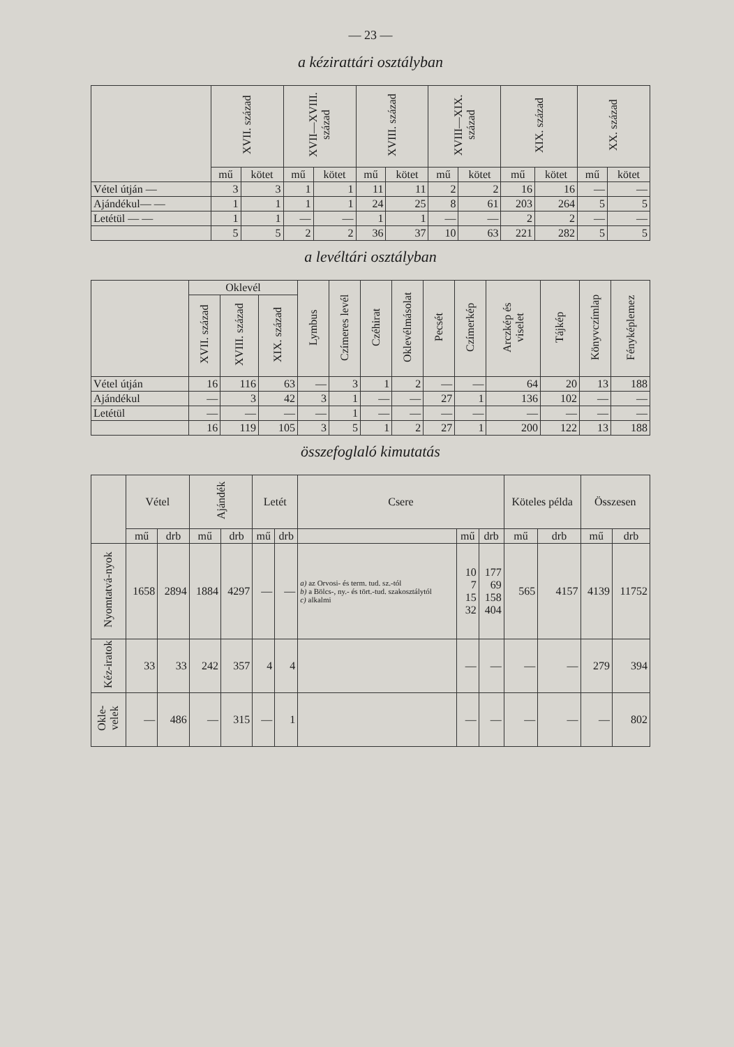— 23 —
a kézirattári osztályban
| | XVII. század | | XVII—XVIII. század | | XVIII. század | | XVIII—XIX. század | | XIX. század | | XX. század | |
| --- | --- | --- | --- | --- | --- | --- | --- | --- | --- | --- | --- | --- |
| | mű | kötet | mű | kötet | mű | kötet | mű | kötet | mű | kötet | mű | kötet |
| Vétel útján — | 3 | 3 | 1 | 1 | 11 | 11 | 2 | 2 | 16 | 16 | — | — |
| Ajándékul— — | 1 | 1 | 1 | 1 | 24 | 25 | 8 | 61 | 203 | 264 | 5 | 5 |
| Letétül — — | 1 | 1 | — | — | 1 | 1 | — | — | 2 | 2 | — | — |
| | 5 | 5 | 2 | 2 | 36 | 37 | 10 | 63 | 221 | 282 | 5 | 5 |
a levéltári osztályban
| | Oklevél | | | Lymbus | Czímeres levél | Czéhirat | Oklevélmásolat | Pecsét | Czímerkép | Arczkép és viselet | Tájkép | Könyvczímlap | Fényképlemez |
| --- | --- | --- | --- | --- | --- | --- | --- | --- | --- | --- | --- | --- | --- |
| | XVII. század | XVIII. század | XIX. század | | | | | | | | | | |
| Vétel útján | 16 | 116 | 63 | — | 3 | 1 | 2 | — | — | 64 | 20 | 13 | 188 |
| Ajándékul | — | 3 | 42 | 3 | 1 | — | — | 27 | 1 | 136 | 102 | — | — |
| Letétül | — | — | — | — | 1 | — | — | — | — | — | — | — | — |
| | 16 | 119 | 105 | 3 | 5 | 1 | 2 | 27 | 1 | 200 | 122 | 13 | 188 |
összefoglaló kimutatás
| | Vétel | | Ajándék | | Letét | | Csere | | | Köteles példa | | Összesen | |
| --- | --- | --- | --- | --- | --- | --- | --- | --- | --- | --- | --- | --- | --- |
| | mű | drb | mű | drb | mű | drb | | mű | drb | mű | drb | mű | drb |
| Nyomtatvá-nyok | 1658 | 2894 | 1884 | 4297 | — | — | a) az Orvosi- és term. tud. sz.-tól b) a Bölcs-, ny.- és tört.-tud. szakosztálytól c) alkalmi | 10 7 15 32 | 177 69 158 404 | 565 | 4157 | 4139 | 11752 |
| Kéz-iratok | 33 | 33 | 242 | 357 | 4 | 4 | | — | — | — | — | 279 | 394 |
| Okle-velek | — | 486 | — | 315 | — | 1 | | — | — | — | — | — | 802 |